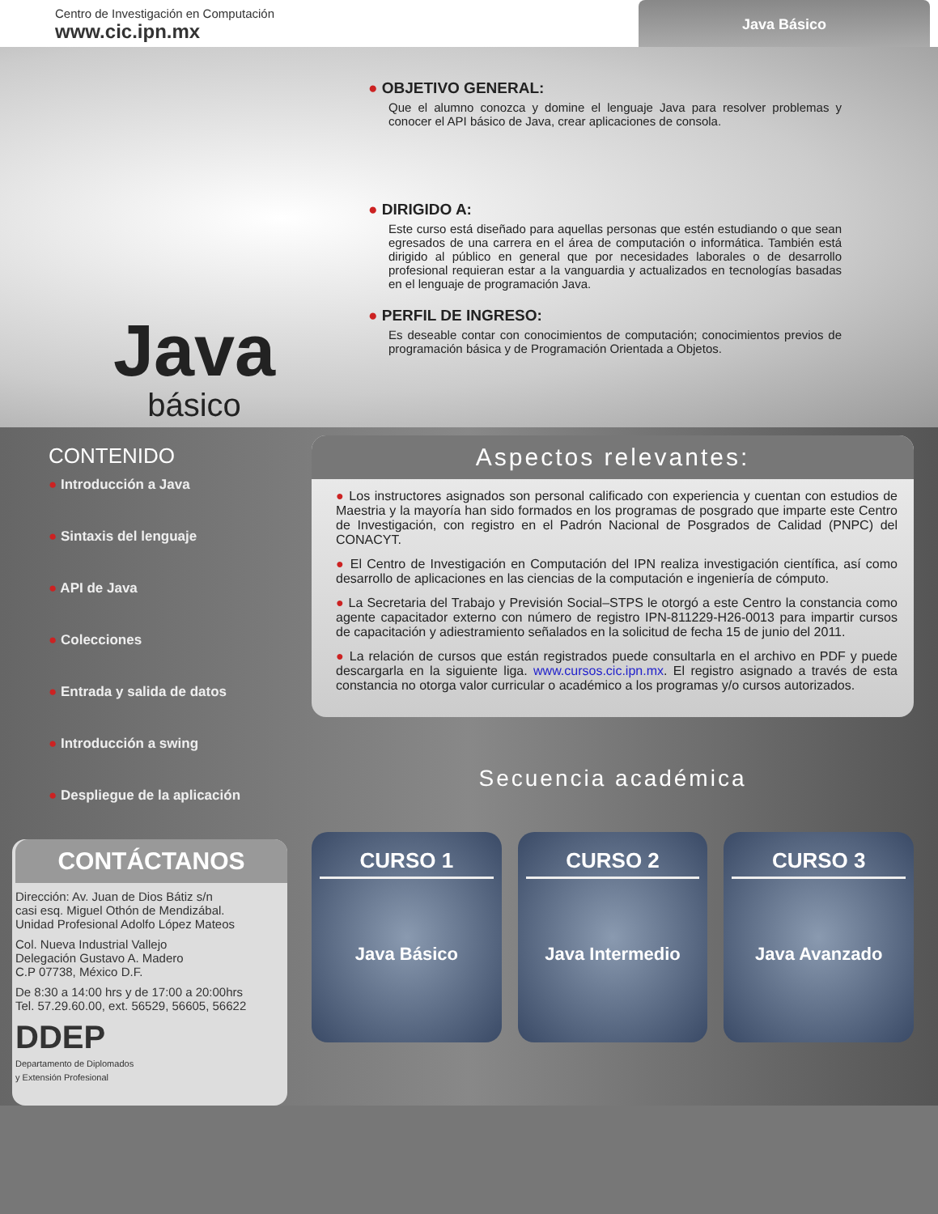Centro de Investigación en Computación
www.cic.ipn.mx
Java Básico
Java
básico
● OBJETIVO GENERAL:
Que el alumno conozca y domine el lenguaje Java para resolver problemas y conocer el API básico de Java, crear aplicaciones de consola.
● DIRIGIDO A:
Este curso está diseñado para aquellas personas que estén estudiando o que sean egresados de una carrera en el área de computación o informática. También está dirigido al público en general que por necesidades laborales o de desarrollo profesional requieran estar a la vanguardia y actualizados en tecnologías basadas en el lenguaje de programación Java.
● PERFIL DE INGRESO:
Es deseable contar con conocimientos de computación; conocimientos previos de programación básica y de Programación Orientada a Objetos.
CONTENIDO
● Introducción a Java
● Sintaxis del lenguaje
● API de Java
● Colecciones
● Entrada y salida de datos
● Introducción a swing
● Despliegue de la aplicación
CONTÁCTANOS
Dirección: Av. Juan de Dios Bátiz s/n
casi esq. Miguel Othón de Mendizábal.
Unidad Profesional Adolfo López Mateos
Col. Nueva Industrial Vallejo
Delegación Gustavo A. Madero
C.P 07738, México D.F.
De 8:30 a 14:00 hrs y de 17:00 a 20:00hrs
Tel. 57.29.60.00, ext. 56529, 56605, 56622
DDEP
Departamento de Diplomados
y Extensión Profesional
Aspectos relevantes:
● Los instructores asignados son personal calificado con experiencia y cuentan con estudios de Maestria y la mayoría han sido formados en los programas de posgrado que imparte este Centro de Investigación, con registro en el Padrón Nacional de Posgrados de Calidad (PNPC) del CONACYT.
● El Centro de Investigación en Computación del IPN realiza investigación científica, así como desarrollo de aplicaciones en las ciencias de la computación e ingeniería de cómputo.
● La Secretaria del Trabajo y Previsión Social–STPS le otorgó a este Centro la constancia como agente capacitador externo con número de registro IPN-811229-H26-0013 para impartir cursos de capacitación y adiestramiento señalados en la solicitud de fecha 15 de junio del 2011.
● La relación de cursos que están registrados puede consultarla en el archivo en PDF y puede descargarla en la siguiente liga. www.cursos.cic.ipn.mx. El registro asignado a través de esta constancia no otorga valor curricular o académico a los programas y/o cursos autorizados.
Secuencia académica
CURSO 1
Java Básico
CURSO 2
Java Intermedio
CURSO 3
Java Avanzado